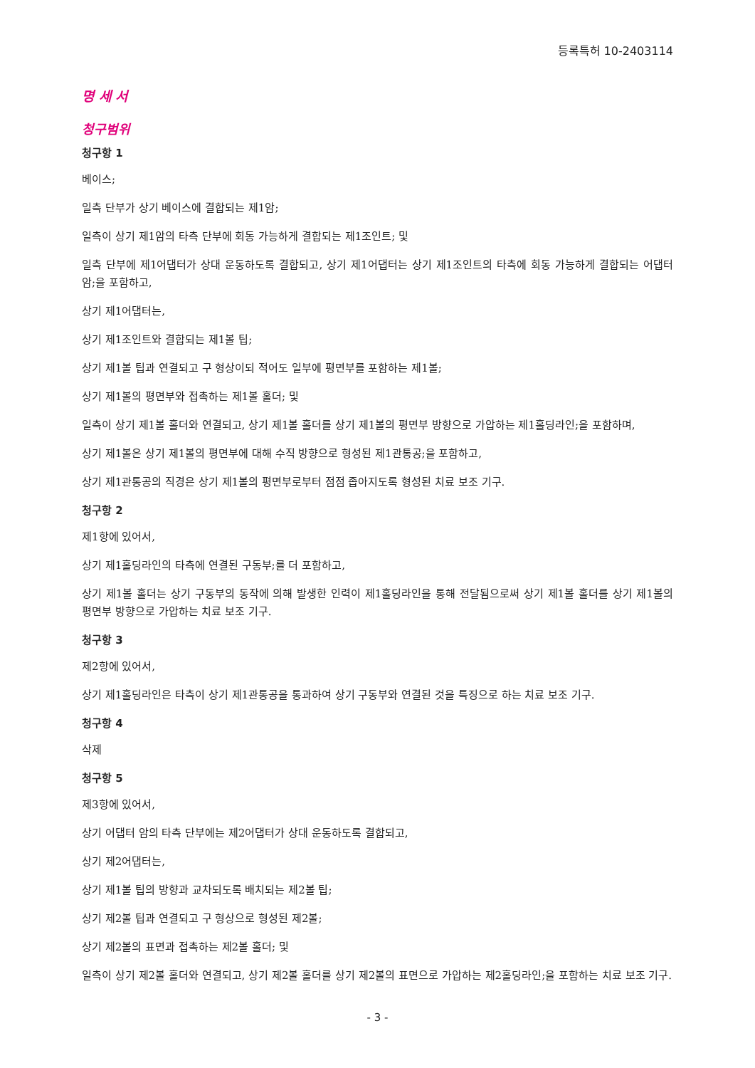등록특허 10-2403114
명 세 서
청구범위
청구항 1
베이스;
일측 단부가 상기 베이스에 결합되는 제1암;
일측이 상기 제1암의 타측 단부에 회동 가능하게 결합되는 제1조인트; 및
일측 단부에 제1어댑터가 상대 운동하도록 결합되고, 상기 제1어댑터는 상기 제1조인트의 타측에 회동 가능하게 결합되는 어댑터 암;을 포함하고,
상기 제1어댑터는,
상기 제1조인트와 결합되는 제1볼 팁;
상기 제1볼 팁과 연결되고 구 형상이되 적어도 일부에 평면부를 포함하는 제1볼;
상기 제1볼의 평면부와 접촉하는 제1볼 홀더; 및
일측이 상기 제1볼 홀더와 연결되고, 상기 제1볼 홀더를 상기 제1볼의 평면부 방향으로 가압하는 제1홀딩라인;을 포함하며,
상기 제1볼은 상기 제1볼의 평면부에 대해 수직 방향으로 형성된 제1관통공;을 포함하고,
상기 제1관통공의 직경은 상기 제1볼의 평면부로부터 점점 좁아지도록 형성된 치료 보조 기구.
청구항 2
제1항에 있어서,
상기 제1홀딩라인의 타측에 연결된 구동부;를 더 포함하고,
상기 제1볼 홀더는 상기 구동부의 동작에 의해 발생한 인력이 제1홀딩라인을 통해 전달됨으로써 상기 제1볼 홀더를 상기 제1볼의 평면부 방향으로 가압하는 치료 보조 기구.
청구항 3
제2항에 있어서,
상기 제1홀딩라인은 타측이 상기 제1관통공을 통과하여 상기 구동부와 연결된 것을 특징으로 하는 치료 보조 기구.
청구항 4
삭제
청구항 5
제3항에 있어서,
상기 어댑터 암의 타측 단부에는 제2어댑터가 상대 운동하도록 결합되고,
상기 제2어댑터는,
상기 제1볼 팁의 방향과 교차되도록 배치되는 제2볼 팁;
상기 제2볼 팁과 연결되고 구 형상으로 형성된 제2볼;
상기 제2볼의 표면과 접촉하는 제2볼 홀더; 및
일측이 상기 제2볼 홀더와 연결되고, 상기 제2볼 홀더를 상기 제2볼의 표면으로 가압하는 제2홀딩라인;을 포함하는 치료 보조 기구.
- 3 -